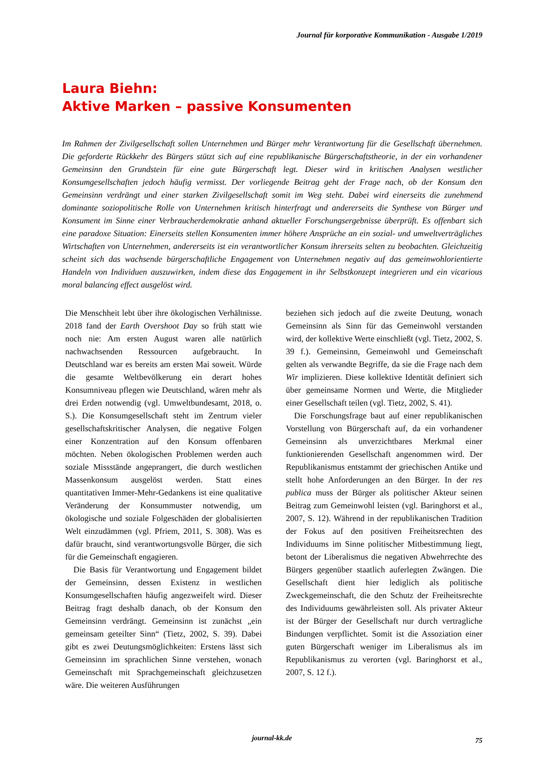Journal für korporative Kommunikation - Ausgabe 1/2019
Laura Biehn:
Aktive Marken – passive Konsumenten
Im Rahmen der Zivilgesellschaft sollen Unternehmen und Bürger mehr Verantwortung für die Gesellschaft übernehmen. Die geforderte Rückkehr des Bürgers stützt sich auf eine republikanische Bürgerschaftstheorie, in der ein vorhandener Gemeinsinn den Grundstein für eine gute Bürgerschaft legt. Dieser wird in kritischen Analysen westlicher Konsumgesellschaften jedoch häufig vermisst. Der vorliegende Beitrag geht der Frage nach, ob der Konsum den Gemeinsinn verdrängt und einer starken Zivilgesellschaft somit im Weg steht. Dabei wird einerseits die zunehmend dominante soziopolitische Rolle von Unternehmen kritisch hinterfragt und andererseits die Synthese von Bürger und Konsument im Sinne einer Verbraucherdemokratie anhand aktueller Forschungsergebnisse überprüft. Es offenbart sich eine paradoxe Situation: Einerseits stellen Konsumenten immer höhere Ansprüche an ein sozial- und umweltverträgliches Wirtschaften von Unternehmen, andererseits ist ein verantwortlicher Konsum ihrerseits selten zu beobachten. Gleichzeitig scheint sich das wachsende bürgerschaftliche Engagement von Unternehmen negativ auf das gemeinwohlorientierte Handeln von Individuen auszuwirken, indem diese das Engagement in ihr Selbstkonzept integrieren und ein vicarious moral balancing effect ausgelöst wird.
Die Menschheit lebt über ihre ökologischen Verhältnisse. 2018 fand der Earth Overshoot Day so früh statt wie noch nie: Am ersten August waren alle natürlich nachwachsenden Ressourcen aufgebraucht. In Deutschland war es bereits am ersten Mai soweit. Würde die gesamte Weltbevölkerung ein derart hohes Konsumniveau pflegen wie Deutschland, wären mehr als drei Erden notwendig (vgl. Umweltbundesamt, 2018, o. S.). Die Konsumgesellschaft steht im Zentrum vieler gesellschaftskritischer Analysen, die negative Folgen einer Konzentration auf den Konsum offenbaren möchten. Neben ökologischen Problemen werden auch soziale Missstände angeprangert, die durch westlichen Massenkonsum ausgelöst werden. Statt eines quantitativen Immer-Mehr-Gedankens ist eine qualitative Veränderung der Konsummuster notwendig, um ökologische und soziale Folgeschäden der globalisierten Welt einzudämmen (vgl. Pfriem, 2011, S. 308). Was es dafür braucht, sind verantwortungsvolle Bürger, die sich für die Gemeinschaft engagieren.
Die Basis für Verantwortung und Engagement bildet der Gemeinsinn, dessen Existenz in westlichen Konsumgesellschaften häufig angezweifelt wird. Dieser Beitrag fragt deshalb danach, ob der Konsum den Gemeinsinn verdrängt. Gemeinsinn ist zunächst „ein gemeinsam geteilter Sinn“ (Tietz, 2002, S. 39). Dabei gibt es zwei Deutungsmöglichkeiten: Erstens lässt sich Gemeinsinn im sprachlichen Sinne verstehen, wonach Gemeinschaft mit Sprachgemeinschaft gleichzusetzen wäre. Die weiteren Ausführungen
beziehen sich jedoch auf die zweite Deutung, wonach Gemeinsinn als Sinn für das Gemeinwohl verstanden wird, der kollektive Werte einschließt (vgl. Tietz, 2002, S. 39 f.). Gemeinsinn, Gemeinwohl und Gemeinschaft gelten als verwandte Begriffe, da sie die Frage nach dem Wir implizieren. Diese kollektive Identität definiert sich über gemeinsame Normen und Werte, die Mitglieder einer Gesellschaft teilen (vgl. Tietz, 2002, S. 41).
Die Forschungsfrage baut auf einer republikanischen Vorstellung von Bürgerschaft auf, da ein vorhandener Gemeinsinn als unverzichtbares Merkmal einer funktionierenden Gesellschaft angenommen wird. Der Republikanismus entstammt der griechischen Antike und stellt hohe Anforderungen an den Bürger. In der res publica muss der Bürger als politischer Akteur seinen Beitrag zum Gemeinwohl leisten (vgl. Baringhorst et al., 2007, S. 12). Während in der republikanischen Tradition der Fokus auf den positiven Freiheitsrechten des Individuums im Sinne politischer Mitbestimmung liegt, betont der Liberalismus die negativen Abwehrrechte des Bürgers gegenüber staatlich auferlegten Zwängen. Die Gesellschaft dient hier lediglich als politische Zweckgemeinschaft, die den Schutz der Freiheitsrechte des Individuums gewährleisten soll. Als privater Akteur ist der Bürger der Gesellschaft nur durch vertragliche Bindungen verpflichtet. Somit ist die Assoziation einer guten Bürgerschaft weniger im Liberalismus als im Republikanismus zu verorten (vgl. Baringhorst et al., 2007, S. 12 f.).
journal-kk.de
75